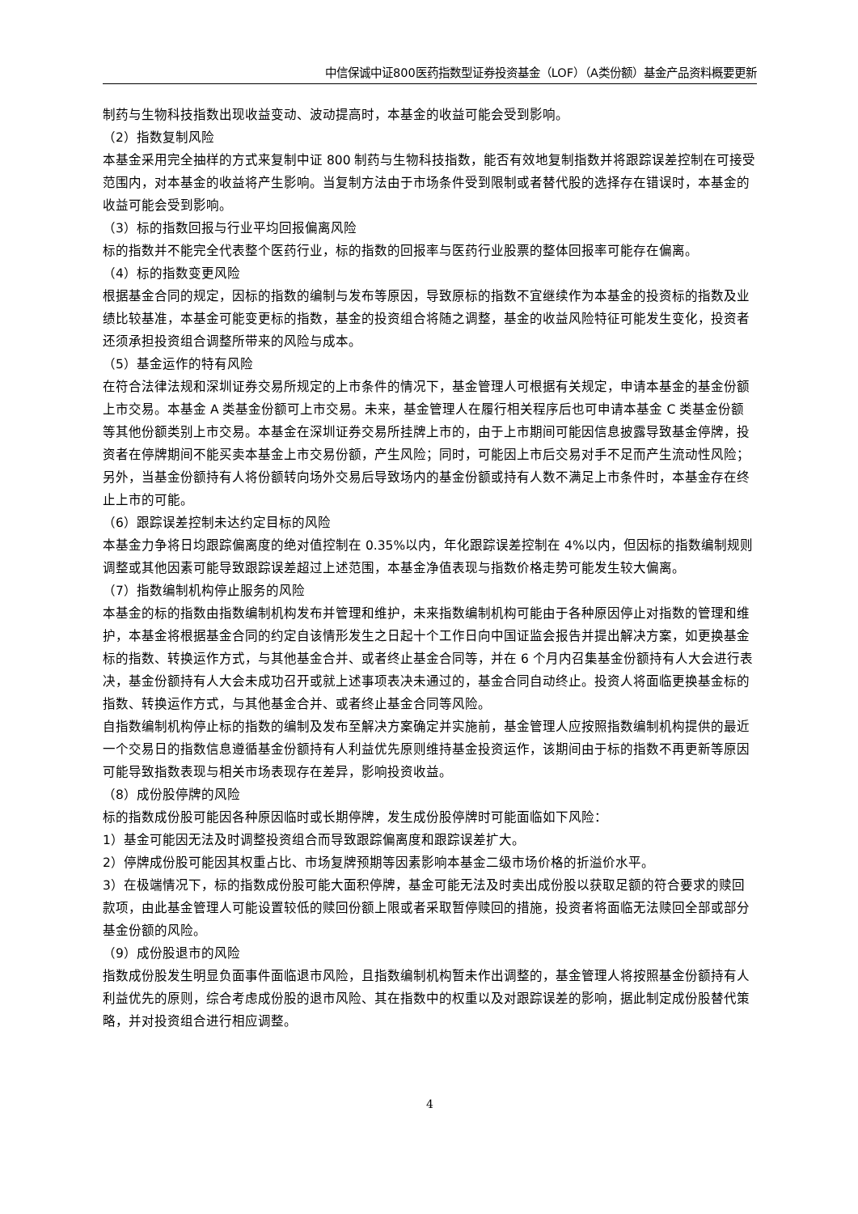中信保诚中证800医药指数型证券投资基金（LOF）（A类份额）基金产品资料概要更新
制药与生物科技指数出现收益变动、波动提高时，本基金的收益可能会受到影响。
（2）指数复制风险
本基金采用完全抽样的方式来复制中证 800 制药与生物科技指数，能否有效地复制指数并将跟踪误差控制在可接受范围内，对本基金的收益将产生影响。当复制方法由于市场条件受到限制或者替代股的选择存在错误时，本基金的收益可能会受到影响。
（3）标的指数回报与行业平均回报偏离风险
标的指数并不能完全代表整个医药行业，标的指数的回报率与医药行业股票的整体回报率可能存在偏离。
（4）标的指数变更风险
根据基金合同的规定，因标的指数的编制与发布等原因，导致原标的指数不宜继续作为本基金的投资标的指数及业绩比较基准，本基金可能变更标的指数，基金的投资组合将随之调整，基金的收益风险特征可能发生变化，投资者还须承担投资组合调整所带来的风险与成本。
（5）基金运作的特有风险
在符合法律法规和深圳证券交易所规定的上市条件的情况下，基金管理人可根据有关规定，申请本基金的基金份额上市交易。本基金 A 类基金份额可上市交易。未来，基金管理人在履行相关程序后也可申请本基金 C 类基金份额等其他份额类别上市交易。本基金在深圳证券交易所挂牌上市的，由于上市期间可能因信息披露导致基金停牌，投资者在停牌期间不能买卖本基金上市交易份额，产生风险；同时，可能因上市后交易对手不足而产生流动性风险；另外，当基金份额持有人将份额转向场外交易后导致场内的基金份额或持有人数不满足上市条件时，本基金存在终止上市的可能。
（6）跟踪误差控制未达约定目标的风险
本基金力争将日均跟踪偏离度的绝对值控制在 0.35%以内，年化跟踪误差控制在 4%以内，但因标的指数编制规则调整或其他因素可能导致跟踪误差超过上述范围，本基金净值表现与指数价格走势可能发生较大偏离。
（7）指数编制机构停止服务的风险
本基金的标的指数由指数编制机构发布并管理和维护，未来指数编制机构可能由于各种原因停止对指数的管理和维护，本基金将根据基金合同的约定自该情形发生之日起十个工作日向中国证监会报告并提出解决方案，如更换基金标的指数、转换运作方式，与其他基金合并、或者终止基金合同等，并在 6 个月内召集基金份额持有人大会进行表决，基金份额持有人大会未成功召开或就上述事项表决未通过的，基金合同自动终止。投资人将面临更换基金标的指数、转换运作方式，与其他基金合并、或者终止基金合同等风险。
自指数编制机构停止标的指数的编制及发布至解决方案确定并实施前，基金管理人应按照指数编制机构提供的最近一个交易日的指数信息遵循基金份额持有人利益优先原则维持基金投资运作，该期间由于标的指数不再更新等原因可能导致指数表现与相关市场表现存在差异，影响投资收益。
（8）成份股停牌的风险
标的指数成份股可能因各种原因临时或长期停牌，发生成份股停牌时可能面临如下风险：
1）基金可能因无法及时调整投资组合而导致跟踪偏离度和跟踪误差扩大。
2）停牌成份股可能因其权重占比、市场复牌预期等因素影响本基金二级市场价格的折溢价水平。
3）在极端情况下，标的指数成份股可能大面积停牌，基金可能无法及时卖出成份股以获取足额的符合要求的赎回款项，由此基金管理人可能设置较低的赎回份额上限或者采取暂停赎回的措施，投资者将面临无法赎回全部或部分基金份额的风险。
（9）成份股退市的风险
指数成份股发生明显负面事件面临退市风险，且指数编制机构暂未作出调整的，基金管理人将按照基金份额持有人利益优先的原则，综合考虑成份股的退市风险、其在指数中的权重以及对跟踪误差的影响，据此制定成份股替代策略，并对投资组合进行相应调整。
4